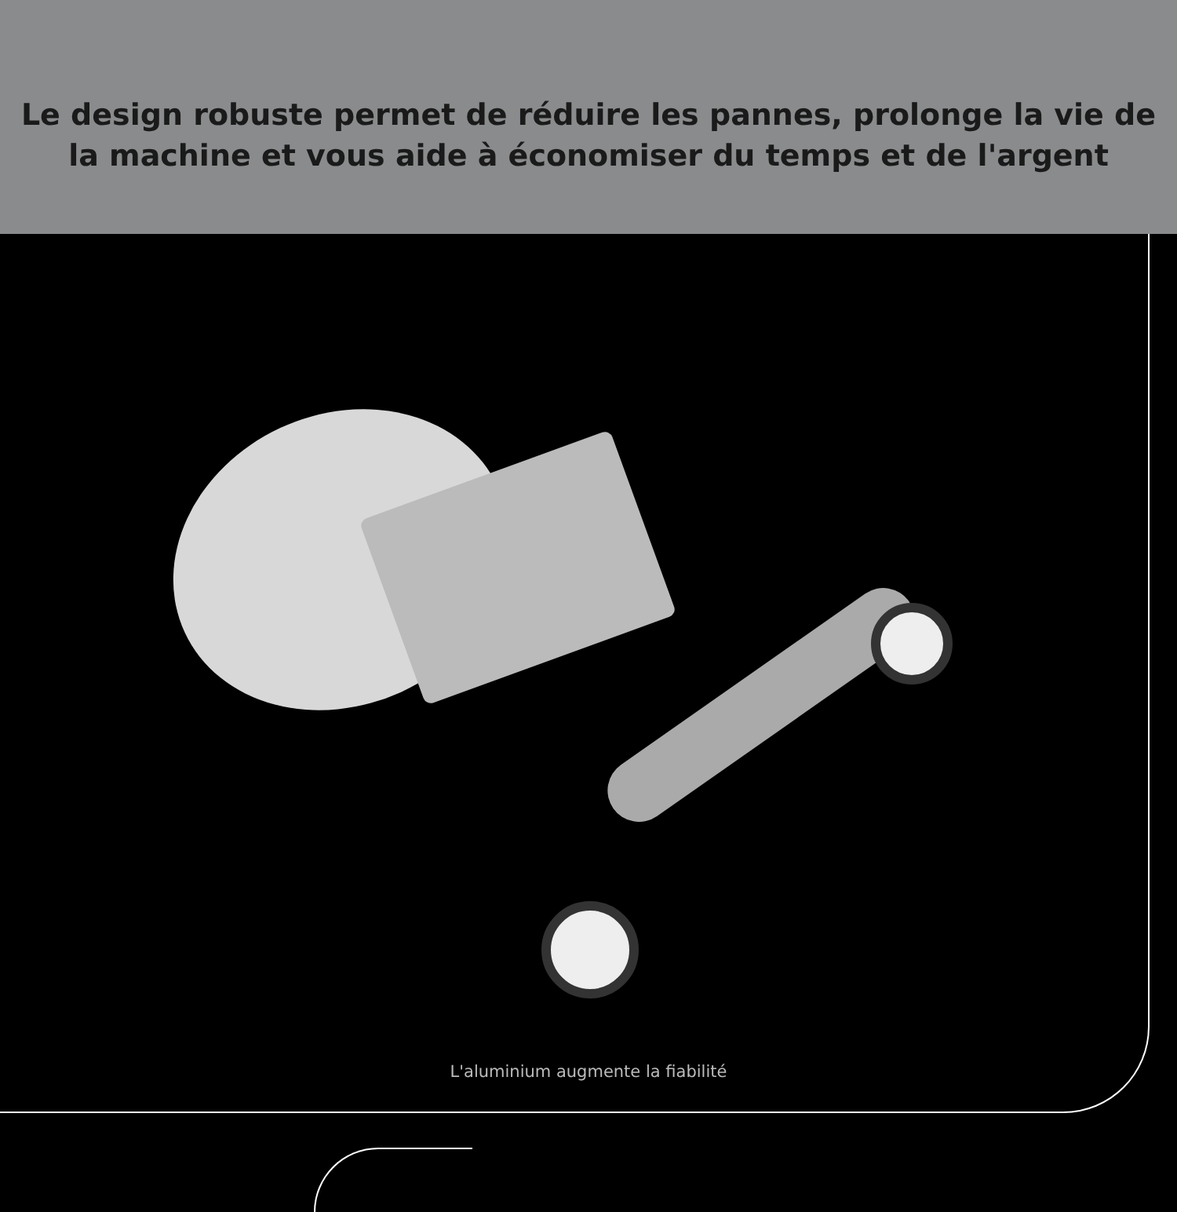Le design robuste permet de réduire les pannes, prolonge la vie de
la machine et vous aide à économiser du temps et de l'argent
L'aluminium augmente la fiabilité